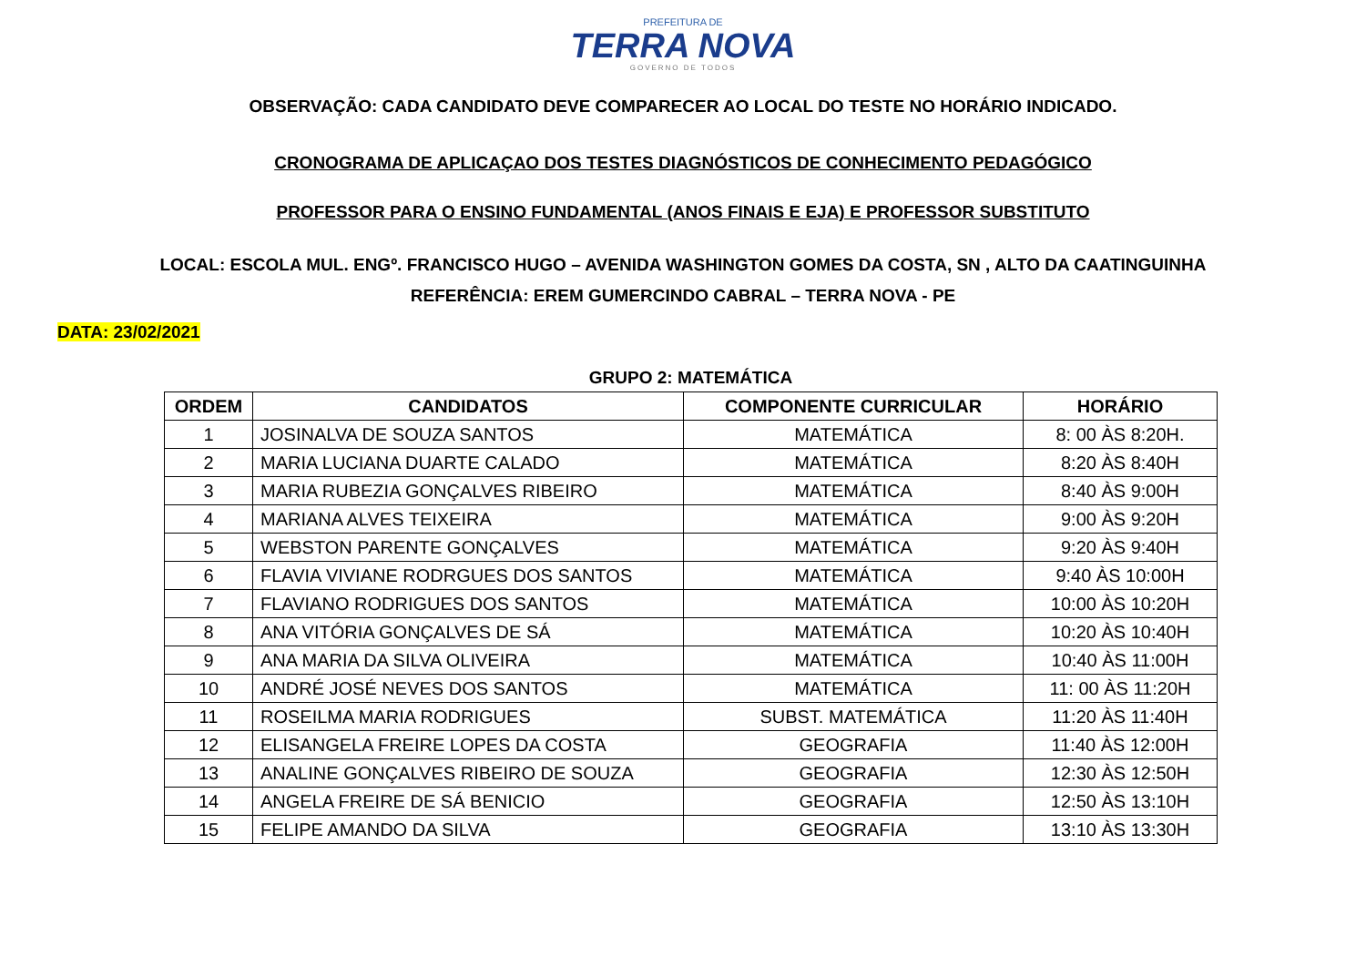PREFEITURA DE
TERRA NOVA
GOVERNO DE TODOS
OBSERVAÇÃO: CADA CANDIDATO DEVE COMPARECER AO LOCAL DO TESTE NO HORÁRIO INDICADO.
CRONOGRAMA DE APLICAÇAO DOS TESTES DIAGNÓSTICOS DE CONHECIMENTO PEDAGÓGICO
PROFESSOR PARA O ENSINO FUNDAMENTAL (ANOS FINAIS E EJA) E PROFESSOR SUBSTITUTO
LOCAL: ESCOLA MUL. ENGº. FRANCISCO HUGO – AVENIDA WASHINGTON GOMES DA COSTA, SN , ALTO DA CAATINGUINHA
REFERÊNCIA: EREM GUMERCINDO CABRAL – TERRA NOVA - PE
DATA: 23/02/2021
GRUPO 2: MATEMÁTICA
| ORDEM | CANDIDATOS | COMPONENTE CURRICULAR | HORÁRIO |
| --- | --- | --- | --- |
| 1 | JOSINALVA DE SOUZA SANTOS | MATEMÁTICA | 8: 00 ÀS 8:20H. |
| 2 | MARIA LUCIANA DUARTE CALADO | MATEMÁTICA | 8:20 ÀS 8:40H |
| 3 | MARIA RUBEZIA GONÇALVES RIBEIRO | MATEMÁTICA | 8:40 ÀS 9:00H |
| 4 | MARIANA ALVES TEIXEIRA | MATEMÁTICA | 9:00 ÀS 9:20H |
| 5 | WEBSTON PARENTE GONÇALVES | MATEMÁTICA | 9:20 ÀS 9:40H |
| 6 | FLAVIA VIVIANE RODRGUES DOS SANTOS | MATEMÁTICA | 9:40 ÀS 10:00H |
| 7 | FLAVIANO RODRIGUES DOS SANTOS | MATEMÁTICA | 10:00 ÀS 10:20H |
| 8 | ANA VITÓRIA GONÇALVES DE SÁ | MATEMÁTICA | 10:20 ÀS 10:40H |
| 9 | ANA MARIA DA SILVA OLIVEIRA | MATEMÁTICA | 10:40 ÀS 11:00H |
| 10 | ANDRÉ JOSÉ NEVES DOS SANTOS | MATEMÁTICA | 11: 00 ÀS 11:20H |
| 11 | ROSEILMA MARIA RODRIGUES | SUBST. MATEMÁTICA | 11:20 ÀS 11:40H |
| 12 | ELISANGELA FREIRE LOPES DA COSTA | GEOGRAFIA | 11:40 ÀS 12:00H |
| 13 | ANALINE GONÇALVES RIBEIRO DE SOUZA | GEOGRAFIA | 12:30 ÀS 12:50H |
| 14 | ANGELA FREIRE DE SÁ BENICIO | GEOGRAFIA | 12:50 ÀS 13:10H |
| 15 | FELIPE AMANDO DA SILVA | GEOGRAFIA | 13:10 ÀS 13:30H |